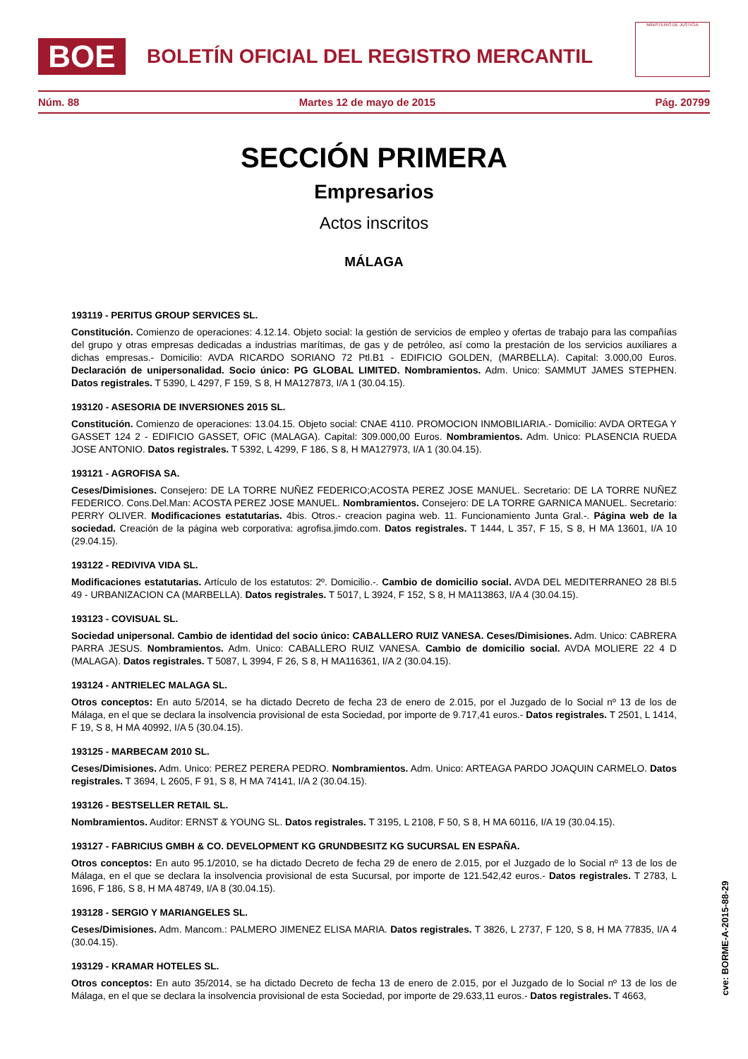BOE
BOLETÍN OFICIAL DEL REGISTRO MERCANTIL
MINISTERIO DE JUSTICIA
Núm. 88 Martes 12 de mayo de 2015 Pág. 20799
SECCIÓN PRIMERA
Empresarios
Actos inscritos
MÁLAGA
193119 - PERITUS GROUP SERVICES SL.
Constitución. Comienzo de operaciones: 4.12.14. Objeto social: la gestión de servicios de empleo y ofertas de trabajo para las compañías del grupo y otras empresas dedicadas a industrias marítimas, de gas y de petróleo, así como la prestación de los servicios auxiliares a dichas empresas.- Domicilio: AVDA RICARDO SORIANO 72 Ptl.B1 - EDIFICIO GOLDEN, (MARBELLA). Capital: 3.000,00 Euros. Declaración de unipersonalidad. Socio único: PG GLOBAL LIMITED. Nombramientos. Adm. Unico: SAMMUT JAMES STEPHEN. Datos registrales. T 5390, L 4297, F 159, S 8, H MA127873, I/A 1 (30.04.15).
193120 - ASESORIA DE INVERSIONES 2015 SL.
Constitución. Comienzo de operaciones: 13.04.15. Objeto social: CNAE 4110. PROMOCION INMOBILIARIA.- Domicilio: AVDA ORTEGA Y GASSET 124 2 - EDIFICIO GASSET, OFIC (MALAGA). Capital: 309.000,00 Euros. Nombramientos. Adm. Unico: PLASENCIA RUEDA JOSE ANTONIO. Datos registrales. T 5392, L 4299, F 186, S 8, H MA127973, I/A 1 (30.04.15).
193121 - AGROFISA SA.
Ceses/Dimisiones. Consejero: DE LA TORRE NUÑEZ FEDERICO;ACOSTA PEREZ JOSE MANUEL. Secretario: DE LA TORRE NUÑEZ FEDERICO. Cons.Del.Man: ACOSTA PEREZ JOSE MANUEL. Nombramientos. Consejero: DE LA TORRE GARNICA MANUEL. Secretario: PERRY OLIVER. Modificaciones estatutarias. 4bis. Otros.- creacion pagina web. 11. Funcionamiento Junta Gral.-. Página web de la sociedad. Creación de la página web corporativa: agrofisa.jimdo.com. Datos registrales. T 1444, L 357, F 15, S 8, H MA 13601, I/A 10 (29.04.15).
193122 - REDIVIVA VIDA SL.
Modificaciones estatutarias. Artículo de los estatutos: 2º. Domicilio.-. Cambio de domicilio social. AVDA DEL MEDITERRANEO 28 Bl.5 49 - URBANIZACION CA (MARBELLA). Datos registrales. T 5017, L 3924, F 152, S 8, H MA113863, I/A 4 (30.04.15).
193123 - COVISUAL SL.
Sociedad unipersonal. Cambio de identidad del socio único: CABALLERO RUIZ VANESA. Ceses/Dimisiones. Adm. Unico: CABRERA PARRA JESUS. Nombramientos. Adm. Unico: CABALLERO RUIZ VANESA. Cambio de domicilio social. AVDA MOLIERE 22 4 D (MALAGA). Datos registrales. T 5087, L 3994, F 26, S 8, H MA116361, I/A 2 (30.04.15).
193124 - ANTRIELEC MALAGA SL.
Otros conceptos: En auto 5/2014, se ha dictado Decreto de fecha 23 de enero de 2.015, por el Juzgado de lo Social nº 13 de los de Málaga, en el que se declara la insolvencia provisional de esta Sociedad, por importe de 9.717,41 euros.- Datos registrales. T 2501, L 1414, F 19, S 8, H MA 40992, I/A 5 (30.04.15).
193125 - MARBECAM 2010 SL.
Ceses/Dimisiones. Adm. Unico: PEREZ PERERA PEDRO. Nombramientos. Adm. Unico: ARTEAGA PARDO JOAQUIN CARMELO. Datos registrales. T 3694, L 2605, F 91, S 8, H MA 74141, I/A 2 (30.04.15).
193126 - BESTSELLER RETAIL SL.
Nombramientos. Auditor: ERNST & YOUNG SL. Datos registrales. T 3195, L 2108, F 50, S 8, H MA 60116, I/A 19 (30.04.15).
193127 - FABRICIUS GMBH & CO. DEVELOPMENT KG GRUNDBESITZ KG SUCURSAL EN ESPAÑA.
Otros conceptos: En auto 95.1/2010, se ha dictado Decreto de fecha 29 de enero de 2.015, por el Juzgado de lo Social nº 13 de los de Málaga, en el que se declara la insolvencia provisional de esta Sucursal, por importe de 121.542,42 euros.- Datos registrales. T 2783, L 1696, F 186, S 8, H MA 48749, I/A 8 (30.04.15).
193128 - SERGIO Y MARIANGELES SL.
Ceses/Dimisiones. Adm. Mancom.: PALMERO JIMENEZ ELISA MARIA. Datos registrales. T 3826, L 2737, F 120, S 8, H MA 77835, I/A 4 (30.04.15).
193129 - KRAMAR HOTELES SL.
Otros conceptos: En auto 35/2014, se ha dictado Decreto de fecha 13 de enero de 2.015, por el Juzgado de lo Social nº 13 de los de Málaga, en el que se declara la insolvencia provisional de esta Sociedad, por importe de 29.633,11 euros.- Datos registrales. T 4663,
cve: BORME-A-2015-88-29